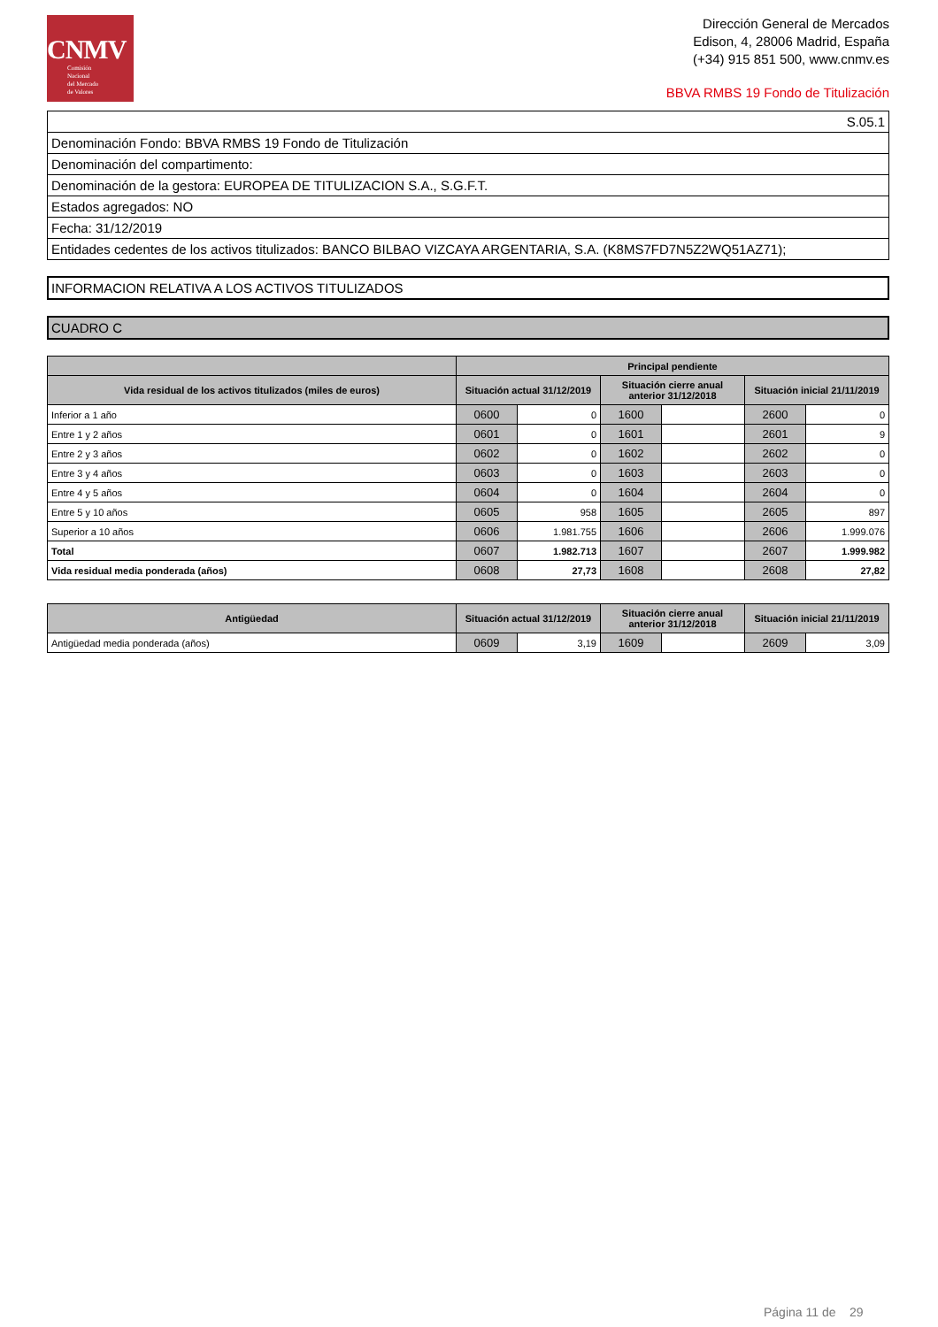CNMV
Comisión
Nacional
del Mercado
de Valores
Dirección General de Mercados
Edison, 4, 28006 Madrid, España
(+34) 915 851 500, www.cnmv.es
BBVA RMBS 19 Fondo de Titulización
| S.05.1 |
| Denominación Fondo: BBVA RMBS 19 Fondo de Titulización |
| Denominación del compartimento: |
| Denominación de la gestora: EUROPEA DE TITULIZACION S.A., S.G.F.T. |
| Estados agregados: NO |
| Fecha: 31/12/2019 |
| Entidades cedentes de los activos titulizados: BANCO BILBAO VIZCAYA ARGENTARIA, S.A. (K8MS7FD7N5Z2WQ51AZ71); |
INFORMACION RELATIVA A LOS ACTIVOS TITULIZADOS
CUADRO C
| | Principal pendiente | | | | | |
| --- | --- | --- | --- | --- | --- | --- |
| Vida residual de los activos titulizados (miles de euros) | Situación actual 31/12/2019 | | Situación cierre anual anterior 31/12/2018 | | Situación inicial 21/11/2019 | |
| Inferior a 1 año | 0600 | 0 | 1600 | | 2600 | 0 |
| Entre 1 y 2 años | 0601 | 0 | 1601 | | 2601 | 9 |
| Entre 2 y 3 años | 0602 | 0 | 1602 | | 2602 | 0 |
| Entre 3 y 4 años | 0603 | 0 | 1603 | | 2603 | 0 |
| Entre 4 y 5 años | 0604 | 0 | 1604 | | 2604 | 0 |
| Entre 5 y 10 años | 0605 | 958 | 1605 | | 2605 | 897 |
| Superior a 10 años | 0606 | 1.981.755 | 1606 | | 2606 | 1.999.076 |
| Total | 0607 | 1.982.713 | 1607 | | 2607 | 1.999.982 |
| Vida residual media ponderada (años) | 0608 | 27,73 | 1608 | | 2608 | 27,82 |
| Antigüedad | Situación actual 31/12/2019 | | Situación cierre anual anterior 31/12/2018 | | Situación inicial 21/11/2019 | |
| --- | --- | --- | --- | --- | --- | --- |
| Antigüedad media ponderada (años) | 0609 | 3,19 | 1609 | | 2609 | 3,09 |
Página 11 de 29